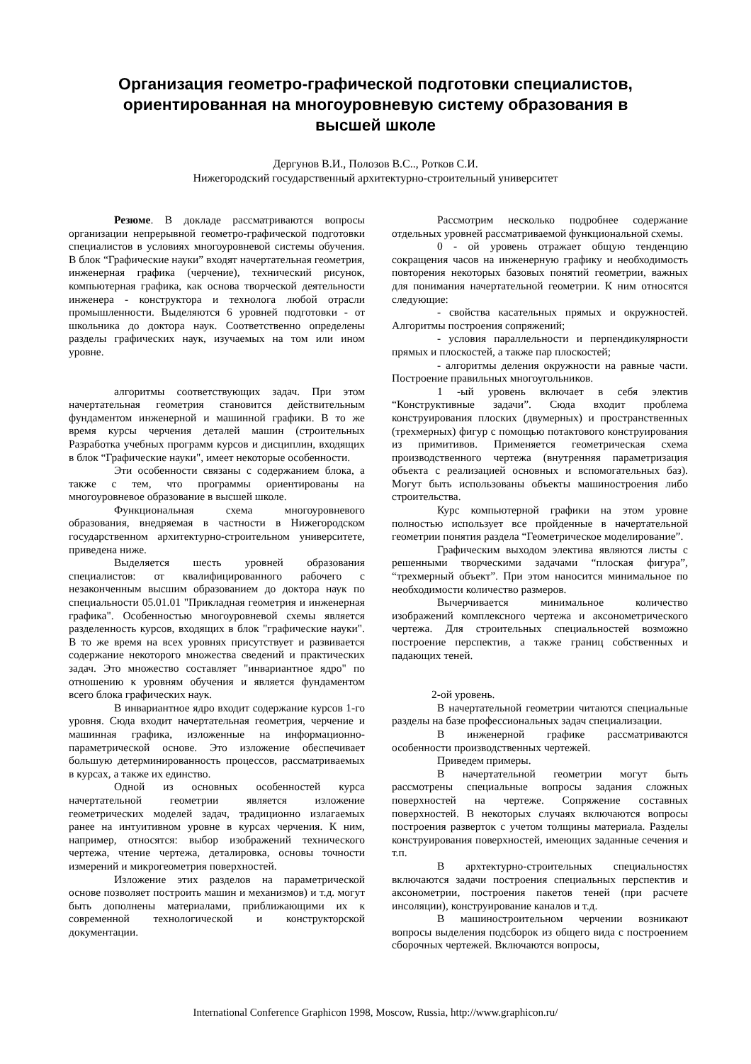Организация геометро-графической подготовки специалистов,
ориентированная на многоуровневую систему образования в
высшей школе
Дергунов В.И., Полозов В.С.., Ротков С.И.
Нижегородский государственный архитектурно-строительный университет
Резюме. В докладе рассматриваются вопросы организации непрерывной геометро-графической подготовки специалистов в условиях многоуровневой системы обучения. В блок “Графические науки” входят начертательная геометрия, инженерная графика (черчение), технический рисунок, компьютерная графика, как основа творческой деятельности инженера - конструктора и технолога любой отрасли промышленности. Выделяются 6 уровней подготовки - от школьника до доктора наук. Соответственно определены разделы графических наук, изучаемых на том или ином уровне.
алгоритмы соответствующих задач. При этом начертательная геометрия становится действительным фундаментом инженерной и машинной графики. В то же время курсы черчения деталей машин (строительных Разработка учебных программ курсов и дисциплин, входящих в блок “Графические науки", имеет некоторые особенности.
Эти особенности связаны с содержанием блока, а также с тем, что программы ориентированы на многоуровневое образование в высшей школе.
Функциональная схема многоуровневого образования, внедряемая в частности в Нижегородском государственном архитектурно-строительном университете, приведена ниже.
Выделяется шесть уровней образования специалистов: от квалифицированного рабочего с незаконченным высшим образованием до доктора наук по специальности 05.01.01 "Прикладная геометрия и инженерная графика". Особенностью многоуровневой схемы является разделенность курсов, входящих в блок "графические науки". В то же время на всех уровнях присутствует и развивается содержание некоторого множества сведений и практических задач. Это множество составляет "инвариантное ядро" по отношению к уровням обучения и является фундаментом всего блока графических наук.
В инвариантное ядро входит содержание курсов 1-го уровня. Сюда входит начертательная геометрия, черчение и машинная графика, изложенные на информационно-параметрической основе. Это изложение обеспечивает большую детерминированность процессов, рассматриваемых в курсах, а также их единство.
Одной из основных особенностей курса начертательной геометрии является изложение геометрических моделей задач, традиционно излагаемых ранее на интуитивном уровне в курсах черчения. К ним, например, относятся: выбор изображений технического чертежа, чтение чертежа, деталировка, основы точности измерений и микрогеометрия поверхностей.
Изложение этих разделов на параметрической основе позволяет построить машин и механизмов) и т.д. могут быть дополнены материалами, приближающими их к современной технологической и конструкторской документации.
Рассмотрим несколько подробнее содержание отдельных уровней рассматриваемой функциональной схемы.
0 - ой уровень отражает общую тенденцию сокращения часов на инженерную графику и необходимость повторения некоторых базовых понятий геометрии, важных для понимания начертательной геометрии. К ним относятся следующие:
- свойства касательных прямых и окружностей. Алгоритмы построения сопряжений;
- условия параллельности и перпендикулярности прямых и плоскостей, а также пар плоскостей;
- алгоритмы деления окружности на равные части. Построение правильных многоугольников.
1 -ый уровень включает в себя электив “Конструктивные задачи”. Сюда входит проблема конструирования плоских (двумерных) и пространственных (трехмерных) фигур с помощью потактового конструирования из примитивов. Применяется геометрическая схема производственного чертежа (внутренняя параметризация объекта с реализацией основных и вспомогательных баз). Могут быть использованы объекты машиностроения либо строительства.
Курс компьютерной графики на этом уровне полностью использует все пройденные в начертательной геометрии понятия раздела “Геометрическое моделирование”.
Графическим выходом электива являются листы с решенными творческими задачами “плоская фигура”, “трехмерный объект”. При этом наносится минимальное по необходимости количество размеров.
Вычерчивается минимальное количество изображений комплексного чертежа и аксонометрического чертежа. Для строительных специальностей возможно построение перспектив, а также границ собственных и падающих теней.
2-ой уровень.
В начертательной геометрии читаются специальные разделы на базе профессиональных задач специализации.
В инженерной графике рассматриваются особенности производственных чертежей.
Приведем примеры.
В начертательной геометрии могут быть рассмотрены специальные вопросы задания сложных поверхностей на чертеже. Сопряжение составных поверхностей. В некоторых случаях включаются вопросы построения разверток с учетом толщины материала. Разделы конструирования поверхностей, имеющих заданные сечения и т.п.
В архтектурно-строительных специальностях включаются задачи построения специальных перспектив и аксонометрии, построения пакетов теней (при расчете инсоляции), конструирование каналов и т.д.
В машиностроительном черчении возникают вопросы выделения подсборок из общего вида с построением сборочных чертежей. Включаются вопросы,
International Conference Graphicon 1998, Moscow, Russia, http://www.graphicon.ru/